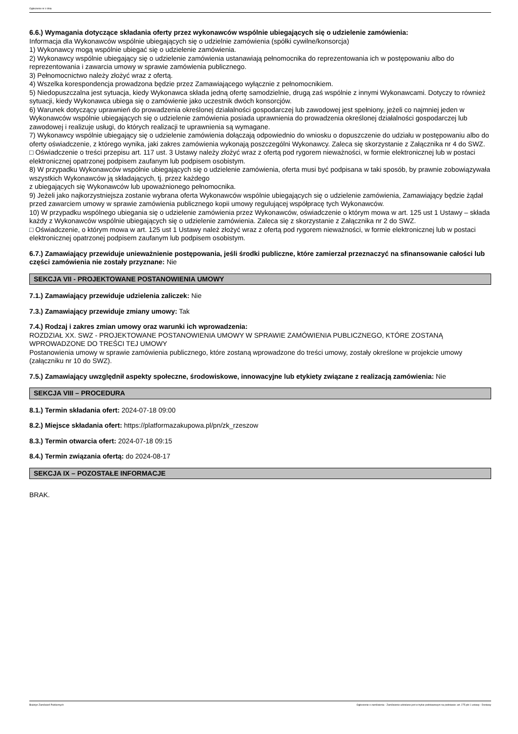Ogłoszenie nr z dnia
6.6.) Wymagania dotyczące składania oferty przez wykonawców wspólnie ubiegających się o udzielenie zamówienia:
Informacja dla Wykonawców wspólnie ubiegających się o udzielnie zamówienia (spółki cywilne/konsorcja)
1) Wykonawcy mogą wspólnie ubiegać się o udzielenie zamówienia.
2) Wykonawcy wspólnie ubiegający się o udzielenie zamówienia ustanawiają pełnomocnika do reprezentowania ich w postępowaniu albo do reprezentowania i zawarcia umowy w sprawie zamówienia publicznego.
3) Pełnomocnictwo należy złożyć wraz z ofertą.
4) Wszelka korespondencja prowadzona będzie przez Zamawiającego wyłącznie z pełnomocnikiem.
5) Niedopuszczalna jest sytuacja, kiedy Wykonawca składa jedną ofertę samodzielnie, drugą zaś wspólnie z innymi Wykonawcami. Dotyczy to również sytuacji, kiedy Wykonawca ubiega się o zamówienie jako uczestnik dwóch konsorcjów.
6) Warunek dotyczący uprawnień do prowadzenia określonej działalności gospodarczej lub zawodowej jest spełniony, jeżeli co najmniej jeden w Wykonawców wspólnie ubiegających się o udzielenie zamówienia posiada uprawnienia do prowadzenia określonej działalności gospodarczej lub zawodowej i realizuje usługi, do których realizacji te uprawnienia są wymagane.
7) Wykonawcy wspólnie ubiegający się o udzielenie zamówienia dołączają odpowiednio do wniosku o dopuszczenie do udziału w postępowaniu albo do oferty oświadczenie, z którego wynika, jaki zakres zamówienia wykonają poszczególni Wykonawcy. Zaleca się skorzystanie z Załącznika nr 4 do SWZ.
□ Oświadczenie o treści przepisu art. 117 ust. 3 Ustawy należy złożyć wraz z ofertą pod rygorem nieważności, w formie elektronicznej lub w postaci elektronicznej opatrzonej podpisem zaufanym lub podpisem osobistym.
8) W przypadku Wykonawców wspólnie ubiegających się o udzielenie zamówienia, oferta musi być podpisana w taki sposób, by prawnie zobowiązywała wszystkich Wykonawców ją składających, tj. przez każdego
z ubiegających się Wykonawców lub upoważnionego pełnomocnika.
9) Jeżeli jako najkorzystniejsza zostanie wybrana oferta Wykonawców wspólnie ubiegających się o udzielenie zamówienia, Zamawiający będzie żądał przed zawarciem umowy w sprawie zamówienia publicznego kopii umowy regulującej współpracę tych Wykonawców.
10) W przypadku wspólnego ubiegania się o udzielenie zamówienia przez Wykonawców, oświadczenie o którym mowa w art. 125 ust 1 Ustawy – składa każdy z Wykonawców wspólnie ubiegających się o udzielenie zamówienia. Zaleca się z skorzystanie z Załącznika nr 2 do SWZ.
□ Oświadczenie, o którym mowa w art. 125 ust 1 Ustawy należ złożyć wraz z ofertą pod rygorem nieważności, w formie elektronicznej lub w postaci elektronicznej opatrzonej podpisem zaufanym lub podpisem osobistym.
6.7.) Zamawiający przewiduje unieważnienie postępowania, jeśli środki publiczne, które zamierzał przeznaczyć na sfinansowanie całości lub części zamówienia nie zostały przyznane: Nie
SEKCJA VII - PROJEKTOWANE POSTANOWIENIA UMOWY
7.1.) Zamawiający przewiduje udzielenia zaliczek: Nie
7.3.) Zamawiający przewiduje zmiany umowy: Tak
7.4.) Rodzaj i zakres zmian umowy oraz warunki ich wprowadzenia:
ROZDZIAŁ XX. SWZ - PROJEKTOWANE POSTANOWIENIA UMOWY W SPRAWIE ZAMÓWIENIA PUBLICZNEGO, KTÓRE ZOSTANĄ WPROWADZONE DO TREŚCI TEJ UMOWY
Postanowienia umowy w sprawie zamówienia publicznego, które zostaną wprowadzone do treści umowy, zostały określone w projekcie umowy (załączniku nr 10 do SWZ).
7.5.) Zamawiający uwzględnił aspekty społeczne, środowiskowe, innowacyjne lub etykiety związane z realizacją zamówienia: Nie
SEKCJA VIII – PROCEDURA
8.1.) Termin składania ofert: 2024-07-18 09:00
8.2.) Miejsce składania ofert: https://platformazakupowa.pl/pn/zk_rzeszow
8.3.) Termin otwarcia ofert: 2024-07-18 09:15
8.4.) Termin związania ofertą: do 2024-08-17
SEKCJA IX – POZOSTAŁE INFORMACJE
BRAK.
Biuletyn Zamówień Publicznych Ogłoszenie o zamówieniu - Zamówienie udzielane jest w trybie podstawowym na podstawie: art. 275 pkt 1 ustawy - Dostawy